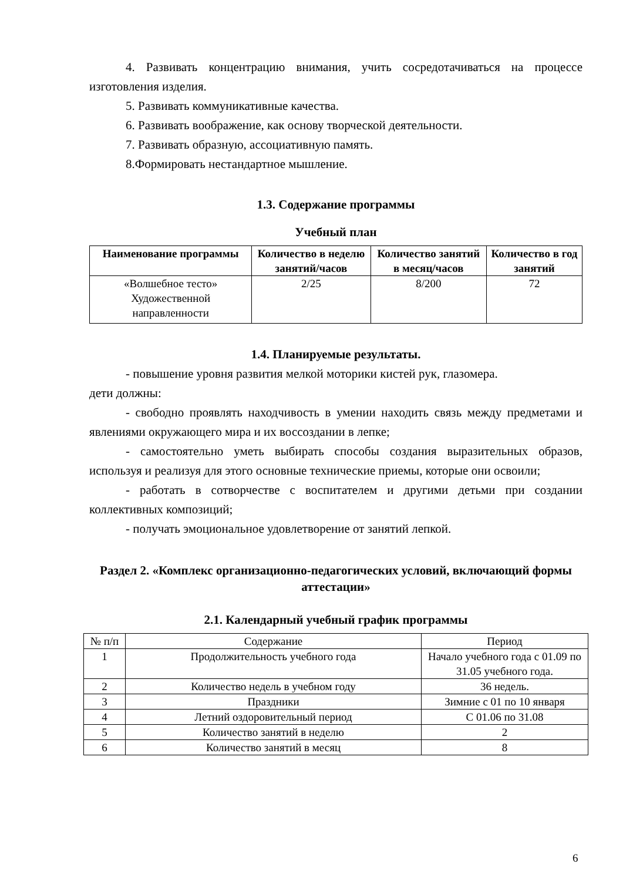4. Развивать концентрацию внимания, учить сосредотачиваться на процессе изготовления изделия.
5. Развивать коммуникативные качества.
6. Развивать воображение, как основу творческой деятельности.
7. Развивать образную, ассоциативную память.
8.Формировать нестандартное мышление.
1.3. Содержание программы
Учебный план
| Наименование программы | Количество в неделю занятий/часов | Количество занятий в месяц/часов | Количество в год занятий |
| --- | --- | --- | --- |
| «Волшебное тесто» Художественной направленности | 2/25 | 8/200 | 72 |
1.4. Планируемые результаты.
- повышение уровня развития мелкой моторики кистей рук, глазомера.
дети должны:
- свободно проявлять находчивость в умении находить связь между предметами и явлениями окружающего мира и их воссоздании в лепке;
- самостоятельно уметь выбирать способы создания выразительных образов, используя и реализуя для этого основные технические приемы, которые они освоили;
- работать в сотворчестве с воспитателем и другими детьми при создании коллективных композиций;
- получать эмоциональное удовлетворение от занятий лепкой.
Раздел 2. «Комплекс организационно-педагогических условий, включающий формы аттестации»
2.1. Календарный учебный график программы
| № п/п | Содержание | Период |
| 1 | Продолжительность учебного года | Начало учебного года с 01.09 по 31.05 учебного года. |
| 2 | Количество недель в учебном году | 36 недель. |
| 3 | Праздники | Зимние с 01 по 10 января |
| 4 | Летний оздоровительный период | С 01.06 по 31.08 |
| 5 | Количество занятий в неделю | 2 |
| 6 | Количество занятий в месяц | 8 |
6